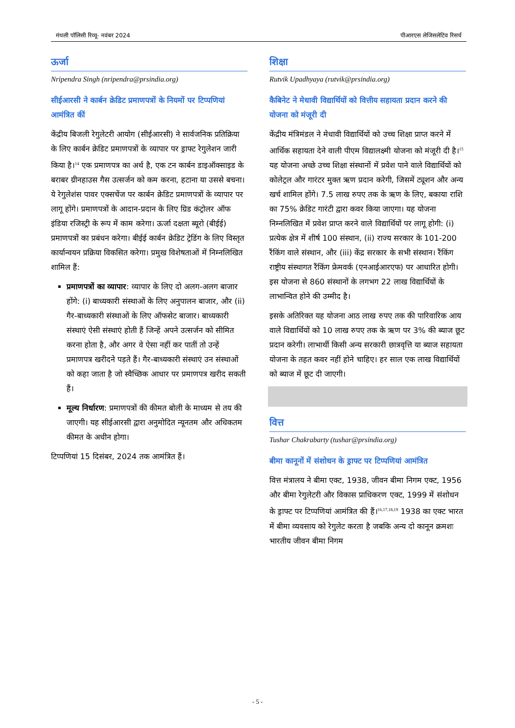मंथली पॉलिसी रिव्यू- नवंबर 2024 पीआरएस लेजिसलेटिव रिसर्च
ऊर्जा
Nripendra Singh (nripendra@prsindia.org)
सीईआरसी ने कार्बन क्रेडिट प्रमाणपत्रों के नियमों पर टिप्पणियां आमंत्रित कीं
केंद्रीय बिजली रेगुलेटरी आयोग (सीईआरसी) ने सार्वजनिक प्रतिक्रिया के लिए कार्बन क्रेडिट प्रमाणपत्रों के व्यापार पर ड्राफ्ट रेगुलेशन जारी किया है।<sup>14</sup> एक प्रमाणपत्र का अर्थ है, एक टन कार्बन डाइऑक्साइड के बराबर ग्रीनहाउस गैस उत्सर्जन को कम करना, हटाना या उससे बचना। ये रेगुलेशंस पावर एक्सचेंज पर कार्बन क्रेडिट प्रमाणपत्रों के व्यापार पर लागू होंगे। प्रमाणपत्रों के आदान-प्रदान के लिए ग्रिड कंट्रोलर ऑफ इंडिया रजिस्ट्री के रूप में काम करेगा। ऊर्जा दक्षता ब्यूरो (बीईई) प्रमाणपत्रों का प्रबंधन करेगा। बीईई कार्बन क्रेडिट ट्रेडिंग के लिए विस्तृत कार्यान्वयन प्रक्रिया विकसित करेगा। प्रमुख विशेषताओं में निम्नलिखित शामिल हैं:
प्रमाणपत्रों का व्यापार: व्यापार के लिए दो अलग-अलग बाजार होंगे: (i) बाध्यकारी संस्थाओं के लिए अनुपालन बाजार, और (ii) गैर-बाध्यकारी संस्थाओं के लिए ऑफसेट बाजार। बाध्यकारी संस्थाएं ऐसी संस्थाएं होती हैं जिन्हें अपने उत्सर्जन को सीमित करना होता है, और अगर वे ऐसा नहीं कर पातीं तो उन्हें प्रमाणपत्र खरीदने पड़ते हैं। गैर-बाध्यकारी संस्थाएं उन संस्थाओं को कहा जाता है जो स्वैच्छिक आधार पर प्रमाणपत्र खरीद सकती हैं।
मूल्य निर्धारण: प्रमाणपत्रों की कीमत बोली के माध्यम से तय की जाएगी। यह सीईआरसी द्वारा अनुमोदित न्यूनतम और अधिकतम कीमत के अधीन होगा।
टिप्पणियां 15 दिसंबर, 2024 तक आमंत्रित हैं।
शिक्षा
Rutvik Upadhyaya (rutvik@prsindia.org)
कैबिनेट ने मेधावी विद्यार्थियों को वित्तीय सहायता प्रदान करने की योजना को मंजूरी दी
केंद्रीय मंत्रिमंडल ने मेधावी विद्यार्थियों को उच्च शिक्षा प्राप्त करने में आर्थिक सहायता देने वाली पीएम विद्यालक्ष्मी योजना को मंजूरी दी है।<sup>15</sup> यह योजना अच्छे उच्च शिक्षा संस्थानों में प्रवेश पाने वाले विद्यार्थियों को कोलेट्रल और गारंटर मुक्त ऋण प्रदान करेगी, जिसमें ट्यूशन और अन्य खर्च शामिल होंगे। 7.5 लाख रुपए तक के ऋण के लिए, बकाया राशि का 75% क्रेडिट गारंटी द्वारा कवर किया जाएगा। यह योजना निम्नलिखित में प्रवेश प्राप्त करने वाले विद्यार्थियों पर लागू होगी: (i) प्रत्येक क्षेत्र में शीर्ष 100 संस्थान, (ii) राज्य सरकार के 101-200 रैंकिंग वाले संस्थान, और (iii) केंद्र सरकार के सभी संस्थान। रैंकिंग राष्ट्रीय संस्थागत रैंकिंग फ्रेमवर्क (एनआईआरएफ) पर आधारित होगी। इस योजना से 860 संस्थानों के लगभग 22 लाख विद्यार्थियों के लाभान्वित होने की उम्मीद है।
इसके अतिरिक्त यह योजना आठ लाख रुपए तक की पारिवारिक आय वाले विद्यार्थियों को 10 लाख रुपए तक के ऋण पर 3% की ब्याज छूट प्रदान करेगी। लाभार्थी किसी अन्य सरकारी छात्रवृत्ति या ब्याज सहायता योजना के तहत कवर नहीं होने चाहिए। हर साल एक लाख विद्यार्थियों को ब्याज में छूट दी जाएगी।
वित्त
Tushar Chakrabarty (tushar@prsindia.org)
बीमा कानूनों में संशोधन के ड्राफ्ट पर टिप्पणियां आमंत्रित
वित्त मंत्रालय ने बीमा एक्ट, 1938, जीवन बीमा निगम एक्ट, 1956 और बीमा रेगुलेटरी और विकास प्राधिकरण एक्ट, 1999 में संशोधन के ड्राफ्ट पर टिप्पणियां आमंत्रित की हैं।<sup>16,17,18,19</sup> 1938 का एक्ट भारत में बीमा व्यवसाय को रेगुलेट करता है जबकि अन्य दो कानून क्रमशः भारतीय जीवन बीमा निगम
- 5 -